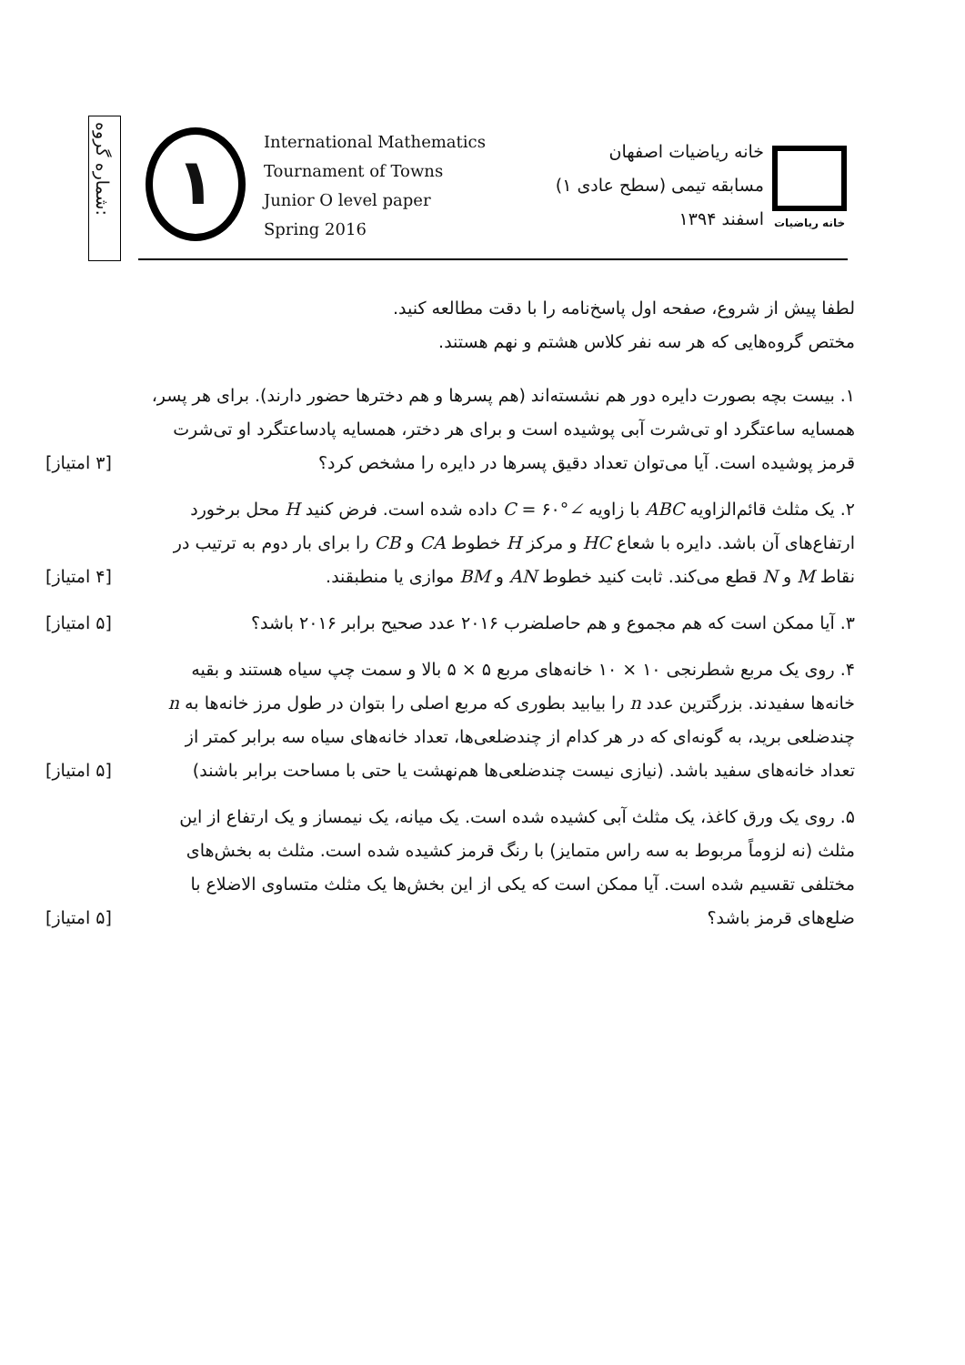شماره گروه:
١
International Mathematics
Tournament of Towns
Junior O level paper
Spring 2016
خانه ریاضیات اصفهان
مسابقه تیمی (سطح عادی ۱)
اسفند ۱۳۹۴
خانه ریاضیات
لطفا پیش از شروع، صفحه اول پاسخ‌نامه را با دقت مطالعه کنید.
مختص گروه‌هایی که هر سه نفر کلاس هشتم و نهم هستند.
۱. بیست بچه بصورت دایره دور هم نشسته‌اند (هم پسرها و هم دخترها حضور دارند). برای هر پسر، همسایه ساعتگرد او تی‌شرت آبی پوشیده است و برای هر دختر، همسایه پادساعتگرد او تی‌شرت قرمز پوشیده است. آیا می‌توان تعداد دقیق پسرها در دایره را مشخص کرد؟
[۳ امتیاز]
۲. یک مثلث قائم‌الزاویه ABC با زاویه ∠C = ۶۰° داده شده است. فرض کنید H محل برخورد ارتفاع‌های آن باشد. دایره با شعاع HC و مرکز H خطوط CA و CB را برای بار دوم به ترتیب در نقاط M و N قطع می‌کند. ثابت کنید خطوط AN و BM موازی یا منطبقند.
[۴ امتیاز]
۳. آیا ممکن است که هم مجموع و هم حاصلضرب ۲۰۱۶ عدد صحیح برابر ۲۰۱۶ باشد؟
[۵ امتیاز]
۴. روی یک مربع شطرنجی ۱۰ × ۱۰ خانه‌های مربع ۵ × ۵ بالا و سمت چپ سیاه هستند و بقیه خانه‌ها سفیدند. بزرگترین عدد n را بیابید بطوری که مربع اصلی را بتوان در طول مرز خانه‌ها به n چندضلعی برید، به گونه‌ای که در هر کدام از چندضلعی‌ها، تعداد خانه‌های سیاه سه برابر کمتر از تعداد خانه‌های سفید باشد. (نیازی نیست چندضلعی‌ها هم‌نهشت یا حتی با مساحت برابر باشند)
[۵ امتیاز]
۵. روی یک ورق کاغذ، یک مثلث آبی کشیده شده است. یک میانه، یک نیمساز و یک ارتفاع از این مثلث (نه لزوماً مربوط به سه راس متمایز) با رنگ قرمز کشیده شده است. مثلث به بخش‌های مختلفی تقسیم شده است. آیا ممکن است که یکی از این بخش‌ها یک مثلث متساوی الاضلاع با ضلع‌های قرمز باشد؟
[۵ امتیاز]